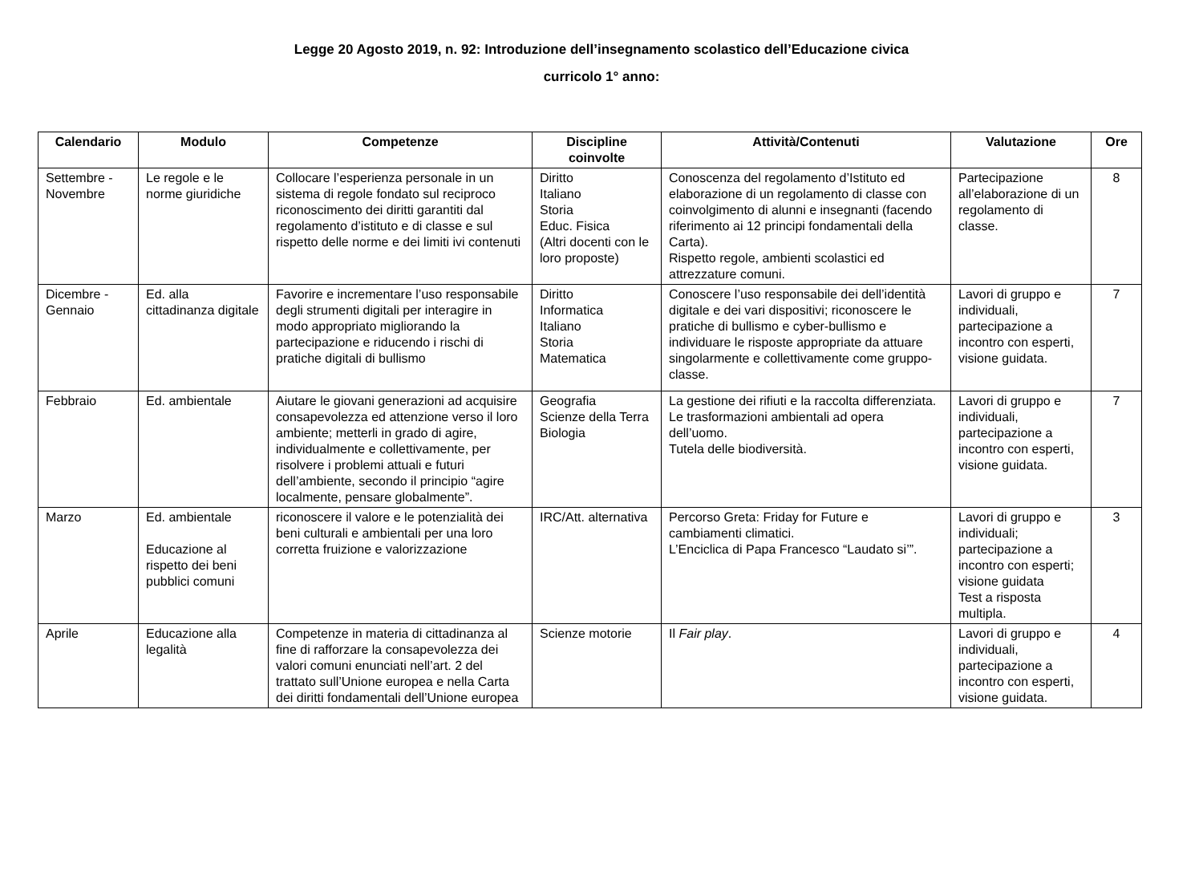Legge 20 Agosto 2019, n. 92: Introduzione dell’insegnamento scolastico dell’Educazione civica
curricolo 1° anno:
| Calendario | Modulo | Competenze | Discipline coinvolte | Attività/Contenuti | Valutazione | Ore |
| --- | --- | --- | --- | --- | --- | --- |
| Settembre - Novembre | Le regole e le norme giuridiche | Collocare l’esperienza personale in un sistema di regole fondato sul reciproco riconoscimento dei diritti garantiti dal regolamento d’istituto e di classe e sul rispetto delle norme e dei limiti ivi contenuti | Diritto Italiano Storia Educ. Fisica (Altri docenti con le loro proposte) | Conoscenza del regolamento d’Istituto ed elaborazione di un regolamento di classe con coinvolgimento di alunni e insegnanti (facendo riferimento ai 12 principi fondamentali della Carta). Rispetto regole, ambienti scolastici ed attrezzature comuni. | Partecipazione all’elaborazione di un regolamento di classe. | 8 |
| Dicembre - Gennaio | Ed. alla cittadinanza digitale | Favorire e incrementare l’uso responsabile degli strumenti digitali per interagire in modo appropriato migliorando la partecipazione e riducendo i rischi di pratiche digitali di bullismo | Diritto Informatica Italiano Storia Matematica | Conoscere l’uso responsabile dei dell’identità digitale e dei vari dispositivi; riconoscere le pratiche di bullismo e cyber-bullismo e individuare le risposte appropriate da attuare singolarmente e collettivamente come gruppo-classe. | Lavori di gruppo e individuali, partecipazione a incontro con esperti, visione guidata. | 7 |
| Febbraio | Ed. ambientale | Aiutare le giovani generazioni ad acquisire consapevolezza ed attenzione verso il loro ambiente; metterli in grado di agire, individualmente e collettivamente, per risolvere i problemi attuali e futuri dell’ambiente, secondo il principio “agire localmente, pensare globalmente”. | Geografia Scienze della Terra Biologia | La gestione dei rifiuti e la raccolta differenziata. Le trasformazioni ambientali ad opera dell’uomo. Tutela delle biodiversità. | Lavori di gruppo e individuali, partecipazione a incontro con esperti, visione guidata. | 7 |
| Marzo | Ed. ambientale Educazione al rispetto dei beni pubblici comuni | riconoscere il valore e le potenzialità dei beni culturali e ambientali per una loro corretta fruizione e valorizzazione | IRC/Att. alternativa | Percorso Greta: Friday for Future e cambiamenti climatici. L’Enciclica di Papa Francesco “Laudato si’”. | Lavori di gruppo e individuali; partecipazione a incontro con esperti; visione guidata Test a risposta multipla. | 3 |
| Aprile | Educazione alla legalità | Competenze in materia di cittadinanza al fine di rafforzare la consapevolezza dei valori comuni enunciati nell’art. 2 del trattato sull’Unione europea e nella Carta dei diritti fondamentali dell’Unione europea | Scienze motorie | Il Fair play . | Lavori di gruppo e individuali, partecipazione a incontro con esperti, visione guidata. | 4 |